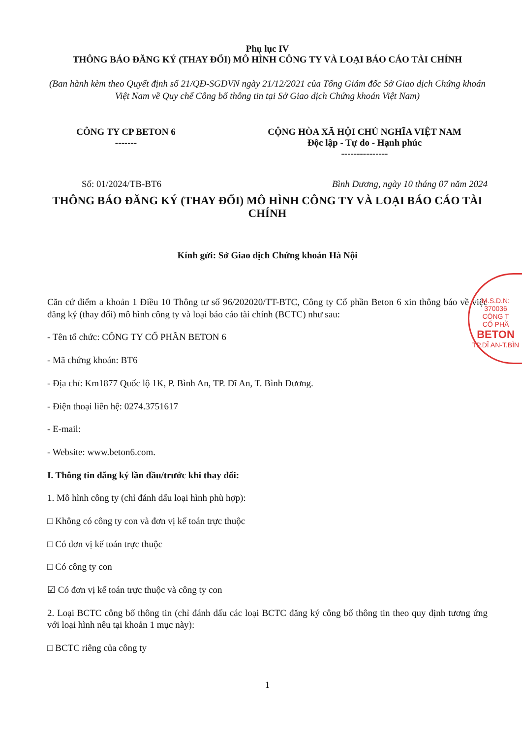Phụ lục IV
THÔNG BÁO ĐĂNG KÝ (THAY ĐỔI) MÔ HÌNH CÔNG TY VÀ LOẠI BÁO CÁO TÀI CHÍNH
(Ban hành kèm theo Quyết định số 21/QĐ-SGDVN ngày 21/12/2021 của Tổng Giám đốc Sở Giao dịch Chứng khoán Việt Nam về Quy chế Công bố thông tin tại Sở Giao dịch Chứng khoán Việt Nam)
CÔNG TY CP BETON 6
-------
CỘNG HÒA XÃ HỘI CHỦ NGHĨA VIỆT NAM
Độc lập - Tự do - Hạnh phúc
---------------
Số: 01/2024/TB-BT6 Bình Dương, ngày 10 tháng 07 năm 2024
THÔNG BÁO ĐĂNG KÝ (THAY ĐỔI) MÔ HÌNH CÔNG TY VÀ LOẠI BÁO CÁO TÀI CHÍNH
Kính gửi: Sở Giao dịch Chứng khoán Hà Nội
Căn cứ điểm a khoản 1 Điều 10 Thông tư số 96/202020/TT-BTC, Công ty Cổ phần Beton 6 xin thông báo về việc đăng ký (thay đổi) mô hình công ty và loại báo cáo tài chính (BCTC) như sau:
- Tên tổ chức: CÔNG TY CỔ PHẦN BETON 6
- Mã chứng khoán: BT6
- Địa chỉ: Km1877 Quốc lộ 1K, P. Bình An, TP. Dĩ An, T. Bình Dương.
- Điện thoại liên hệ: 0274.3751617
- E-mail:
- Website: www.beton6.com.
I. Thông tin đăng ký lần đầu/trước khi thay đổi:
1. Mô hình công ty (chỉ đánh dấu loại hình phù hợp):
□ Không có công ty con và đơn vị kế toán trực thuộc
□ Có đơn vị kế toán trực thuộc
□ Có công ty con
☑ Có đơn vị kế toán trực thuộc và công ty con
2. Loại BCTC công bố thông tin (chỉ đánh dấu các loại BCTC đăng ký công bố thông tin theo quy định tương ứng với loại hình nêu tại khoản 1 mục này):
□ BCTC riêng của công ty
1
M.S.D.N: 370036
CÔNG T
CỔ PHẦ
BETON
TP.DĨ AN-T.BÌN